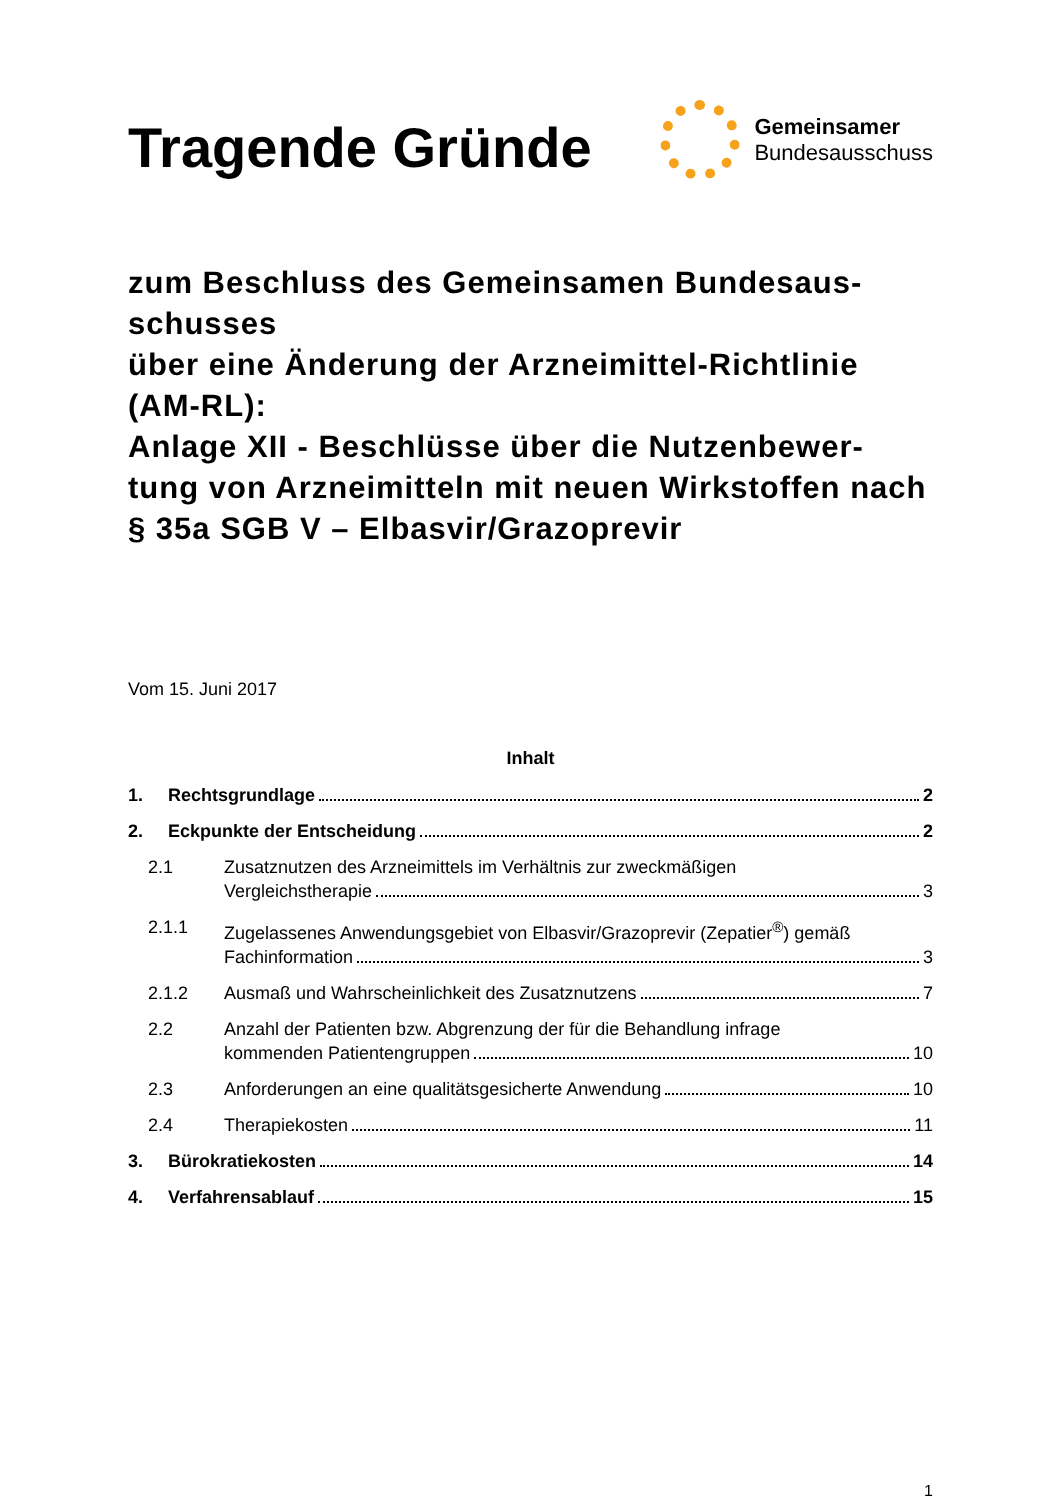Tragende Gründe
Gemeinsamer
Bundesausschuss
zum Beschluss des Gemeinsamen Bundesaus-
schusses
über eine Änderung der Arzneimittel-Richtlinie (AM-RL):
Anlage XII - Beschlüsse über die Nutzenbewer-
tung von Arzneimitteln mit neuen Wirkstoffen nach § 35a SGB V – Elbasvir/Grazoprevir
Vom 15. Juni 2017
Inhalt
1. Rechtsgrundlage 2
2. Eckpunkte der Entscheidung 2
2.1 Zusatznutzen des Arzneimittels im Verhältnis zur zweckmäßigen
Vergleichstherapie 3
2.1.1 Zugelassenes Anwendungsgebiet von Elbasvir/Grazoprevir (Zepatier<sup>®</sup>) gemäß
Fachinformation 3
2.1.2 Ausmaß und Wahrscheinlichkeit des Zusatznutzens 7
2.2 Anzahl der Patienten bzw. Abgrenzung der für die Behandlung infrage
kommenden Patientengruppen 10
2.3 Anforderungen an eine qualitätsgesicherte Anwendung 10
2.4 Therapiekosten 11
3. Bürokratiekosten 14
4. Verfahrensablauf 15
1